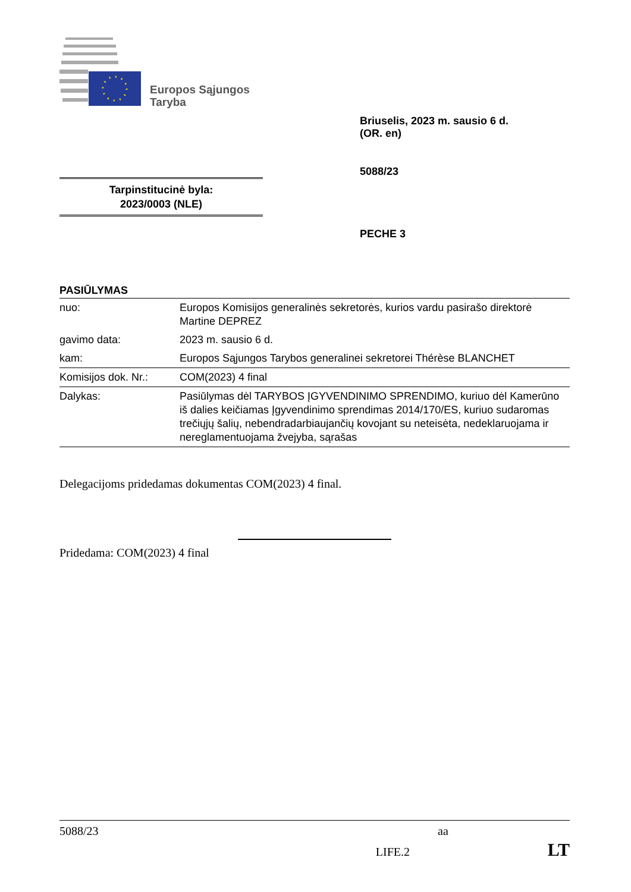Europos Sąjungos
Taryba
Briuselis, 2023 m. sausio 6 d.
(OR. en)
5088/23
Tarpinstitucinė byla:
2023/0003 (NLE)
PECHE 3
PASIŪLYMAS
| nuo: | Europos Komisijos generalinės sekretorės, kurios vardu pasirašo direktorė Martine DEPREZ |
| gavimo data: | 2023 m. sausio 6 d. |
| kam: | Europos Sąjungos Tarybos generalinei sekretorei Thérèse BLANCHET |
| Komisijos dok. Nr.: | COM(2023) 4 final |
| Dalykas: | Pasiūlymas dėl TARYBOS ĮGYVENDINIMO SPRENDIMO, kuriuo dėl Kamerūno iš dalies keičiamas Įgyvendinimo sprendimas 2014/170/ES, kuriuo sudaromas trečiųjų šalių, nebendradarbiaujančių kovojant su neteisėta, nedeklaruojama ir nereglamentuojama žvejyba, sąrašas |
Delegacijoms pridedamas dokumentas COM(2023) 4 final.
Pridedama: COM(2023) 4 final
5088/23 aa
LIFE.2 LT